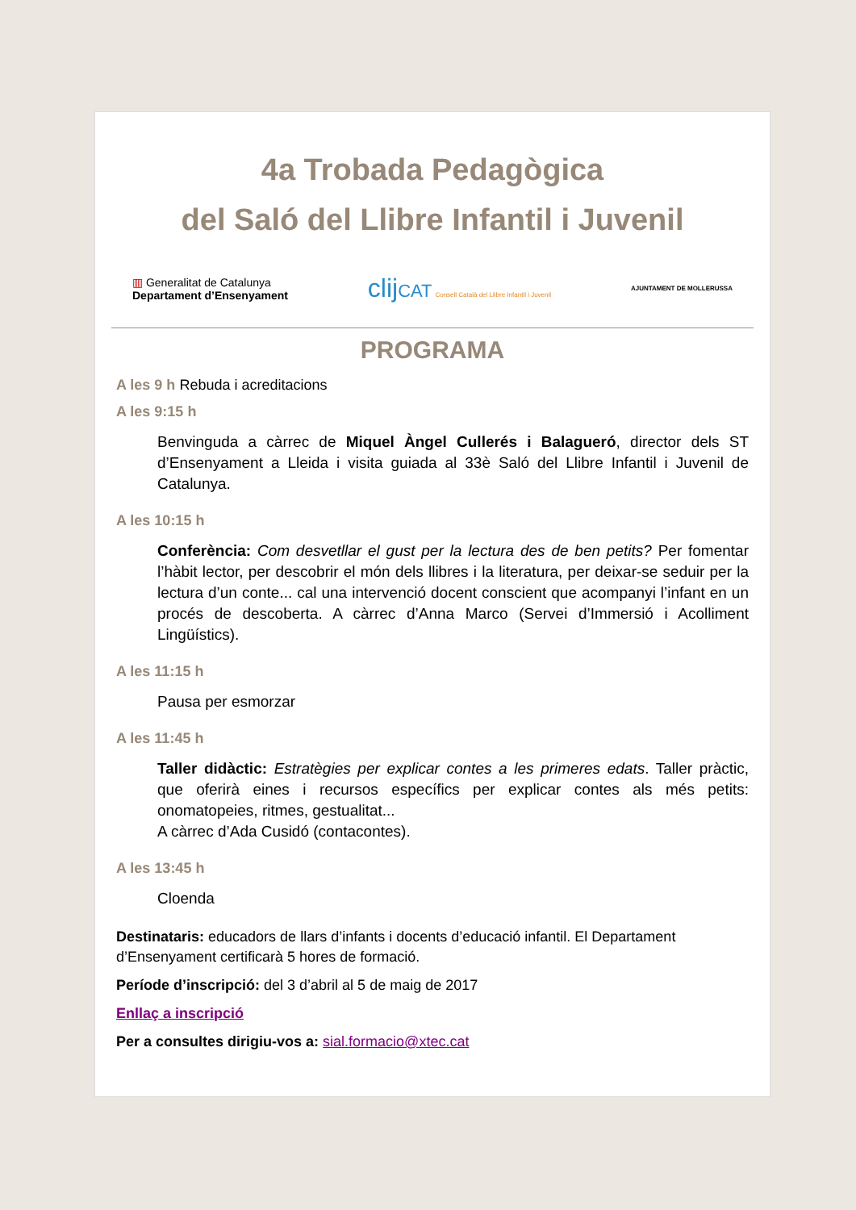4a Trobada Pedagògica
del Saló del Llibre Infantil i Juvenil
▥ Generalitat de Catalunya
Departament d’Ensenyament
clij CAT Consell Català del Llibre Infantil i Juvenil
AJUNTAMENT DE MOLLERUSSA
PROGRAMA
A les 9 h Rebuda i acreditacions
A les 9:15 h
Benvinguda a càrrec de Miquel Àngel Cullerés i Balagueró, director dels ST d’Ensenyament a Lleida i visita guiada al 33è Saló del Llibre Infantil i Juvenil de Catalunya.
A les 10:15 h
Conferència: Com desvetllar el gust per la lectura des de ben petits? Per fomentar l’hàbit lector, per descobrir el món dels llibres i la literatura, per deixar-se seduir per la lectura d’un conte... cal una intervenció docent conscient que acompanyi l’infant en un procés de descoberta. A càrrec d’Anna Marco (Servei d’Immersió i Acolliment Lingüístics).
A les 11:15 h
Pausa per esmorzar
A les 11:45 h
Taller didàctic: Estratègies per explicar contes a les primeres edats. Taller pràctic, que oferirà eines i recursos específics per explicar contes als més petits: onomatopeies, ritmes, gestualitat...
A càrrec d’Ada Cusidó (contacontes).
A les 13:45 h
Cloenda
Destinataris: educadors de llars d’infants i docents d’educació infantil. El Departament d’Ensenyament certificarà 5 hores de formació.
Període d’inscripció: del 3 d’abril al 5 de maig de 2017
Enllaç a inscripció
Per a consultes dirigiu-vos a: sial.formacio@xtec.cat